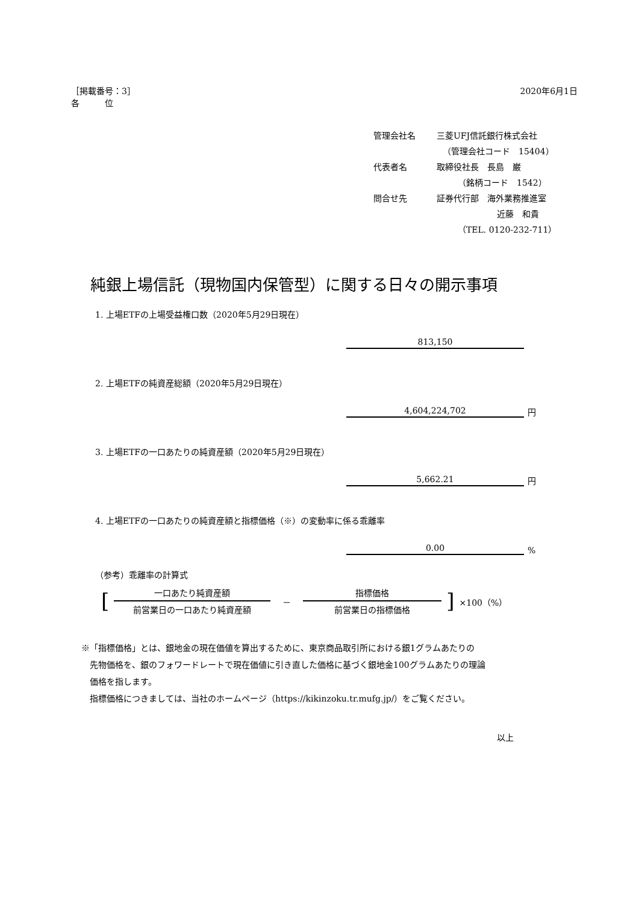［掲載番号：3］
各　　　位
2020年6月1日
管理会社名 三菱UFJ信託銀行株式会社
（管理会社コード　15404）
代表者名 取締役社長　長島　巌
（銘柄コード　1542）
問合せ先 証券代行部　海外業務推進室
近藤　和貴
（TEL. 0120-232-711）
純銀上場信託（現物国内保管型）に関する日々の開示事項
1. 上場ETFの上場受益権口数（2020年5月29日現在）
813,150
2. 上場ETFの純資産総額（2020年5月29日現在）
4,604,224,702
円
3. 上場ETFの一口あたりの純資産額（2020年5月29日現在）
5,662.21
円
4. 上場ETFの一口あたりの純資産額と指標価格（※）の変動率に係る乖離率
0.00
%
（参考）乖離率の計算式
[
一口あたり純資産額
前営業日の一口あたり純資産額
－
指標価格
前営業日の指標価格
] ×100（%）
※「指標価格」とは、銀地金の現在価値を算出するために、東京商品取引所における銀1グラムあたりの
　先物価格を、銀のフォワードレートで現在価値に引き直した価格に基づく銀地金100グラムあたりの理論
　価格を指します。
　指標価格につきましては、当社のホームページ（https://kikinzoku.tr.mufg.jp/）をご覧ください。
以上